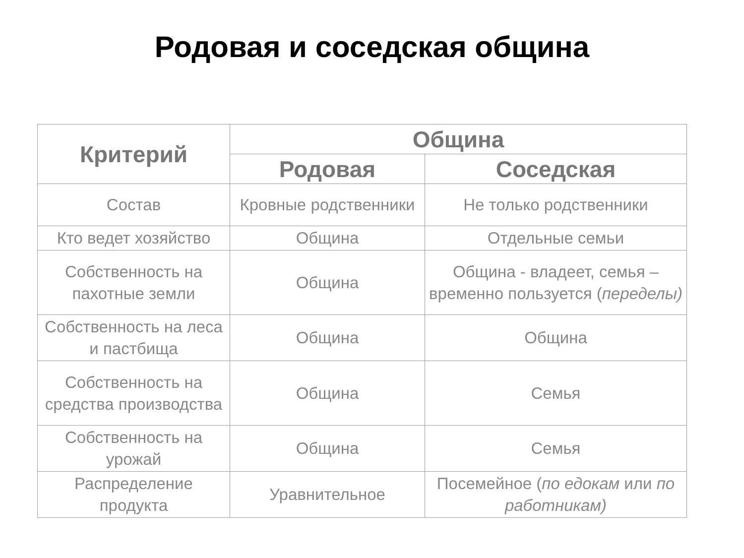Родовая и соседская община
| Критерий | Община | |
| --- | --- | --- |
| | Родовая | Соседская |
| Состав | Кровные родственники | Не только родственники |
| Кто ведет хозяйство | Община | Отдельные семьи |
| Собственность на пахотные земли | Община | Община - владеет, семья – временно пользуется ( переделы) |
| Собственность на леса и пастбища | Община | Община |
| Собственность на средства производства | Община | Семья |
| Собственность на урожай | Община | Семья |
| Распределение продукта | Уравнительное | Посемейное ( по едокам или по работникам) |